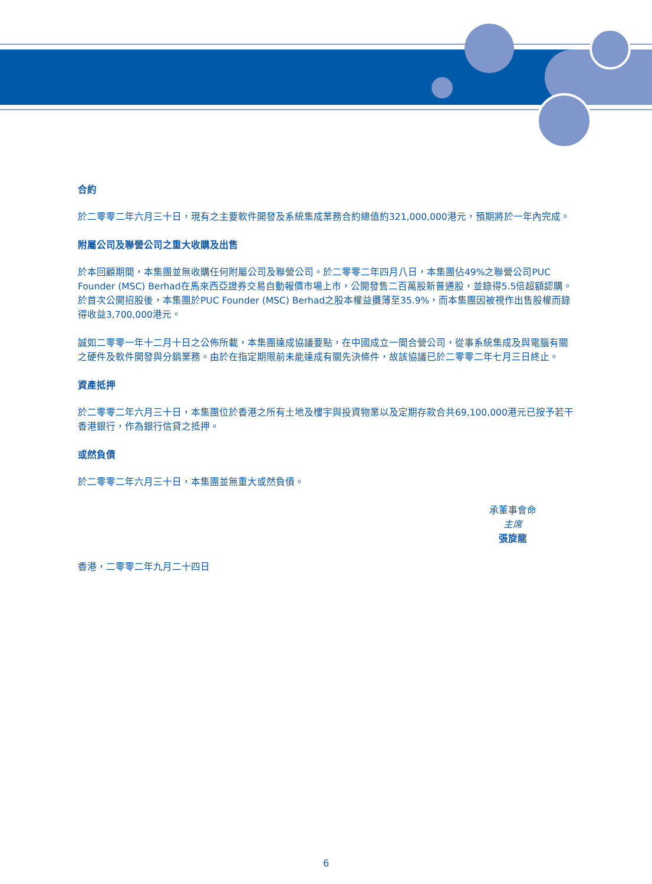合約
於二零零二年六月三十日，現有之主要軟件開發及系統集成業務合約總值約321,000,000港元，預期將於一年內完成。
附屬公司及聯營公司之重大收購及出售
於本回顧期間，本集團並無收購任何附屬公司及聯營公司。於二零零二年四月八日，本集團佔49%之聯營公司PUC Founder (MSC) Berhad在馬來西亞證券交易自動報價市場上市，公開發售二百萬股新普通股，並錄得5.5倍超額認購。於首次公開招股後，本集團於PUC Founder (MSC) Berhad之股本權益攤薄至35.9%，而本集團因被視作出售股權而錄得收益3,700,000港元。
誠如二零零一年十二月十日之公佈所載，本集團達成協議要點，在中國成立一間合營公司，從事系統集成及與電腦有關之硬件及軟件開發與分銷業務。由於在指定期限前未能達成有關先決條件，故該協議已於二零零二年七月三日終止。
資產抵押
於二零零二年六月三十日，本集團位於香港之所有土地及樓宇與投資物業以及定期存款合共69,100,000港元已按予若干香港銀行，作為銀行信貸之抵押。
或然負債
於二零零二年六月三十日，本集團並無重大或然負債。
承董事會命
主席
張旋龍
香港，二零零二年九月二十四日
6